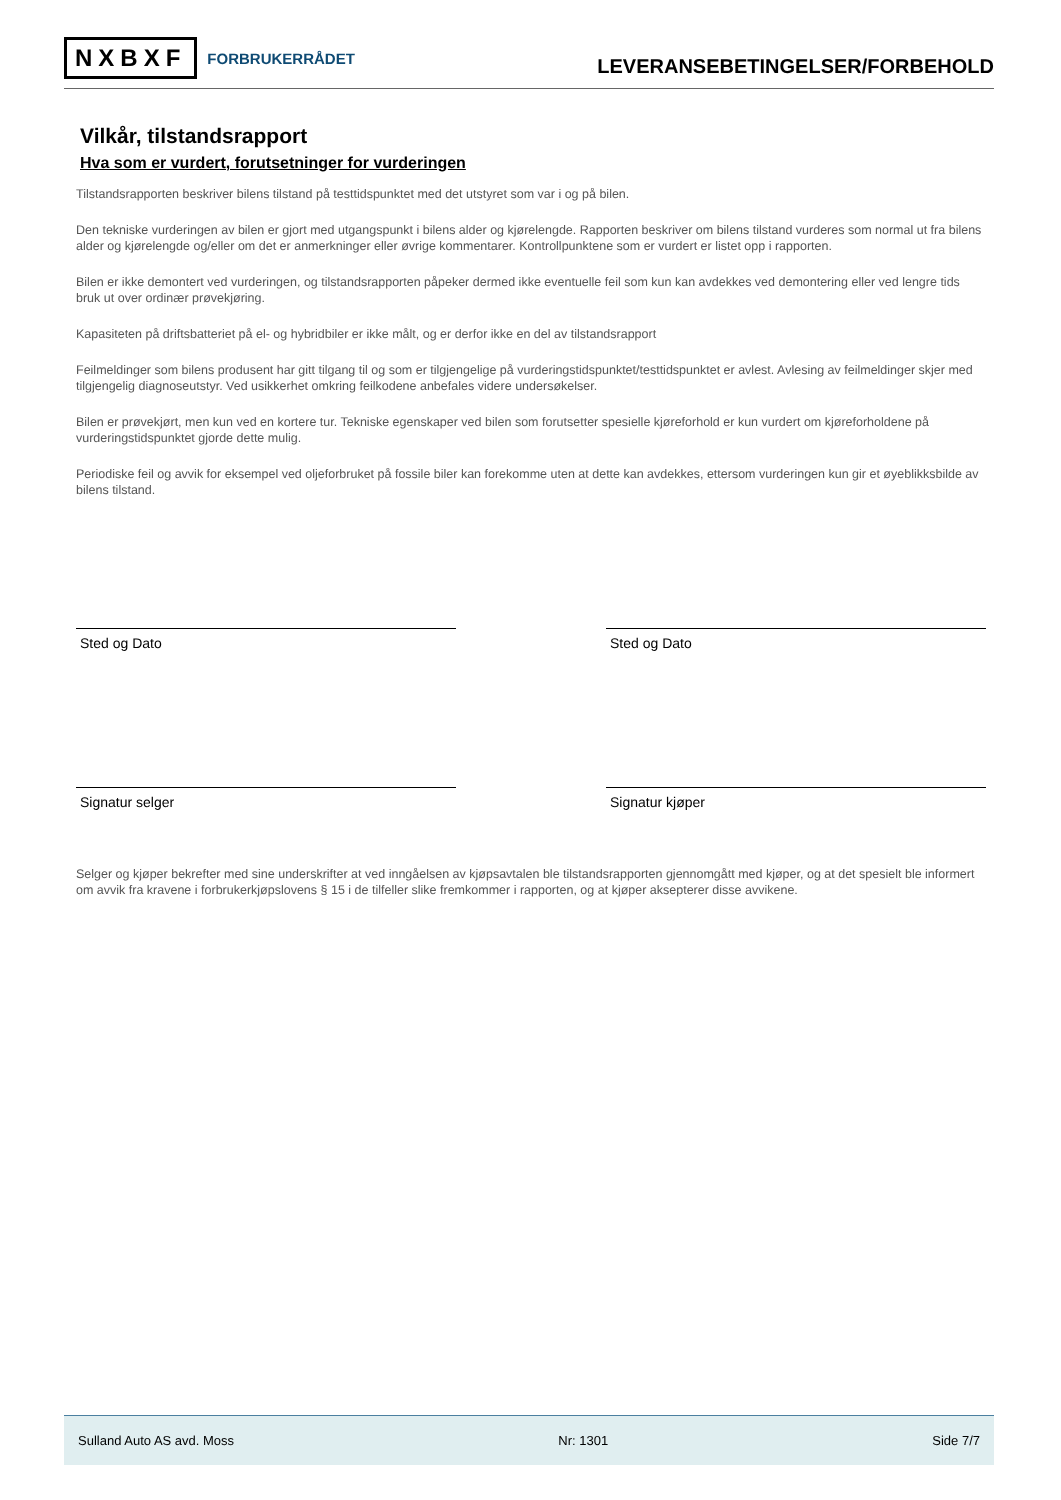NXBXF FORBRUKERRÅDET
LEVERANSEBETINGELSER/FORBEHOLD
Vilkår, tilstandsrapport
Hva som er vurdert, forutsetninger for vurderingen
Tilstandsrapporten beskriver bilens tilstand på testtidspunktet med det utstyret som var i og på bilen.
Den tekniske vurderingen av bilen er gjort med utgangspunkt i bilens alder og kjørelengde. Rapporten beskriver om bilens tilstand vurderes som normal ut fra bilens alder og kjørelengde og/eller om det er anmerkninger eller øvrige kommentarer. Kontrollpunktene som er vurdert er listet opp i rapporten.
Bilen er ikke demontert ved vurderingen, og tilstandsrapporten påpeker dermed ikke eventuelle feil som kun kan avdekkes ved demontering eller ved lengre tids bruk ut over ordinær prøvekjøring.
Kapasiteten på driftsbatteriet på el- og hybridbiler er ikke målt, og er derfor ikke en del av tilstandsrapport
Feilmeldinger som bilens produsent har gitt tilgang til og som er tilgjengelige på vurderingstidspunktet/testtidspunktet er avlest. Avlesing av feilmeldinger skjer med tilgjengelig diagnoseutstyr. Ved usikkerhet omkring feilkodene anbefales videre undersøkelser.
Bilen er prøvekjørt, men kun ved en kortere tur. Tekniske egenskaper ved bilen som forutsetter spesielle kjøreforhold er kun vurdert om kjøreforholdene på vurderingstidspunktet gjorde dette mulig.
Periodiske feil og avvik for eksempel ved oljeforbruket på fossile biler kan forekomme uten at dette kan avdekkes, ettersom vurderingen kun gir et øyeblikksbilde av bilens tilstand.
Sted og Dato Sted og Dato
Signatur selger Signatur kjøper
Selger og kjøper bekrefter med sine underskrifter at ved inngåelsen av kjøpsavtalen ble tilstandsrapporten gjennomgått med kjøper, og at det spesielt ble informert om avvik fra kravene i forbrukerkjøpslovens § 15 i de tilfeller slike fremkommer i rapporten, og at kjøper aksepterer disse avvikene.
Sulland Auto AS avd. Moss Nr: 1301 Side 7/7